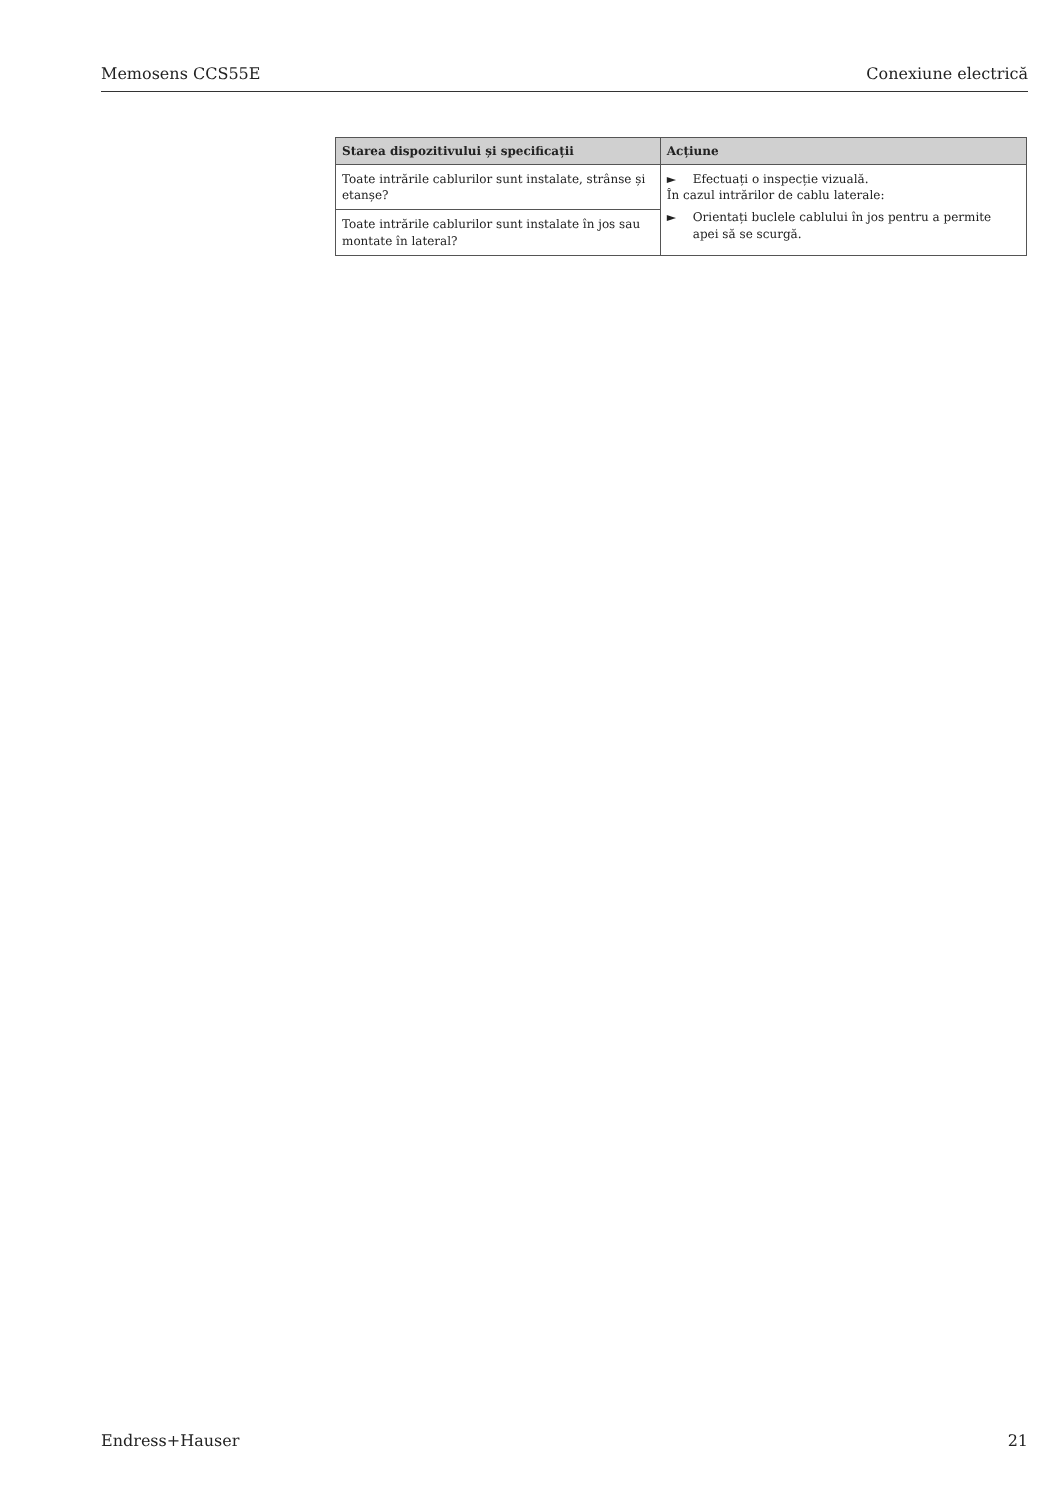Memosens CCS55E Conexiune electrică
| Starea dispozitivului și specificații | Acțiune |
| --- | --- |
| Toate intrările cablurilor sunt instalate, strânse și etanșe? | ► Efectuați o inspecție vizuală. În cazul intrărilor de cablu laterale: ► Orientați buclele cablului în jos pentru a permite apei să se scurgă. |
| Toate intrările cablurilor sunt instalate în jos sau montate în lateral? | |
Endress+Hauser 21